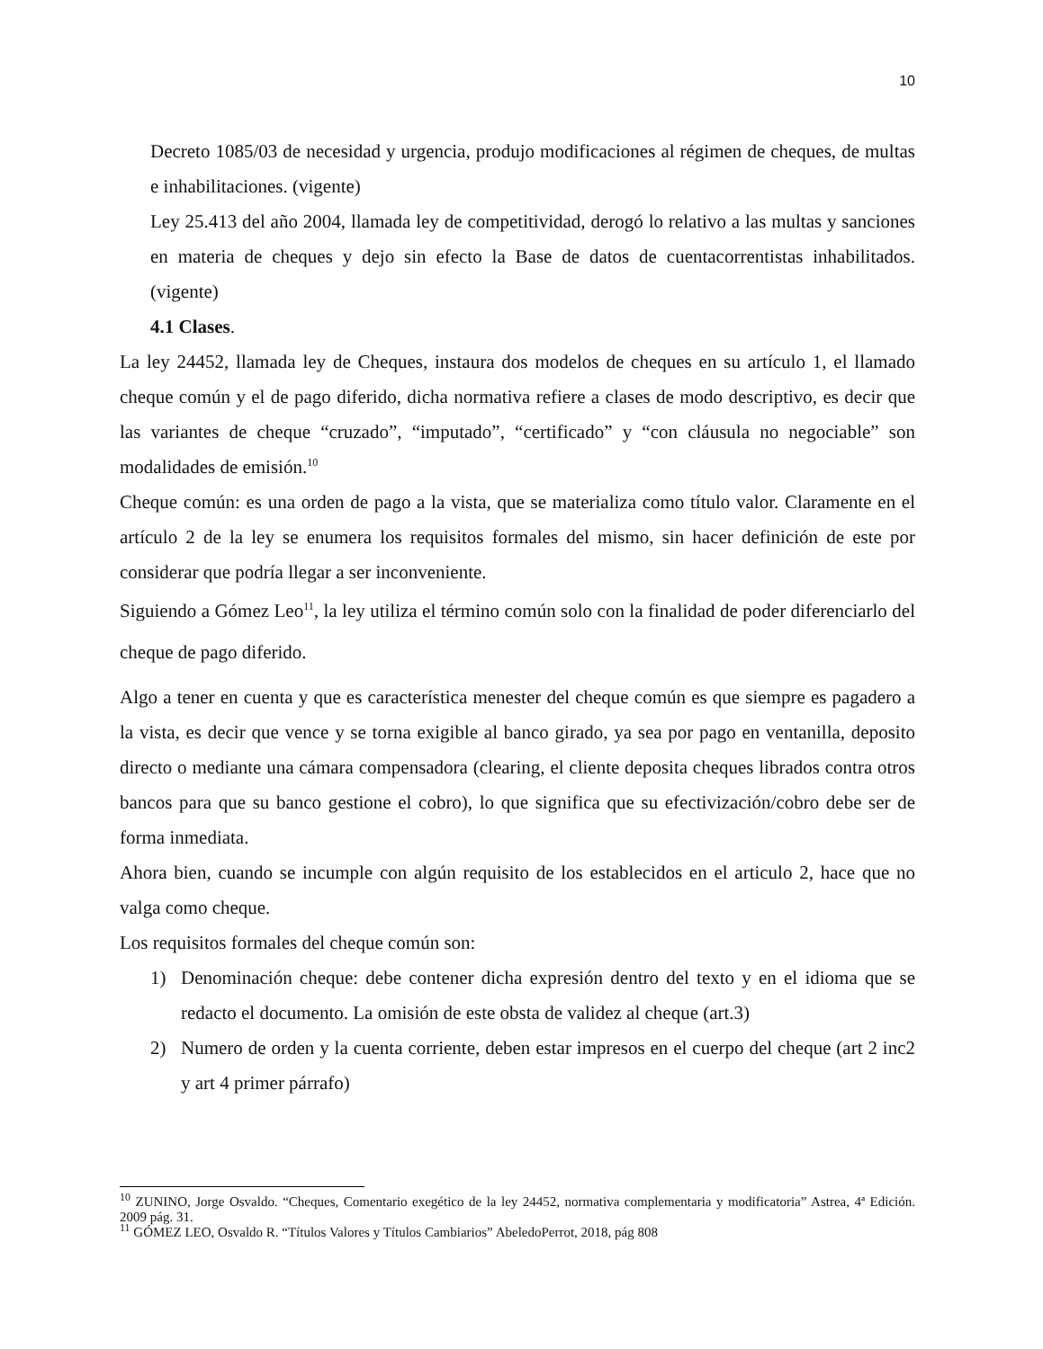10
Decreto 1085/03 de necesidad y urgencia, produjo modificaciones al régimen de cheques, de multas e inhabilitaciones. (vigente)
Ley 25.413 del año 2004, llamada ley de competitividad, derogó lo relativo a las multas y sanciones en materia de cheques y dejo sin efecto la Base de datos de cuentacorrentistas inhabilitados. (vigente)
4.1 Clases.
La ley 24452, llamada ley de Cheques, instaura dos modelos de cheques en su artículo 1, el llamado cheque común y el de pago diferido, dicha normativa refiere a clases de modo descriptivo, es decir que las variantes de cheque “cruzado”, “imputado”, “certificado” y “con cláusula no negociable” son modalidades de emisión.<sup>10</sup>
Cheque común: es una orden de pago a la vista, que se materializa como título valor. Claramente en el artículo 2 de la ley se enumera los requisitos formales del mismo, sin hacer definición de este por considerar que podría llegar a ser inconveniente.
Siguiendo a Gómez Leo<sup>11</sup>, la ley utiliza el término común solo con la finalidad de poder diferenciarlo del cheque de pago diferido.
Algo a tener en cuenta y que es característica menester del cheque común es que siempre es pagadero a la vista, es decir que vence y se torna exigible al banco girado, ya sea por pago en ventanilla, deposito directo o mediante una cámara compensadora (clearing, el cliente deposita cheques librados contra otros bancos para que su banco gestione el cobro), lo que significa que su efectivización/cobro debe ser de forma inmediata.
Ahora bien, cuando se incumple con algún requisito de los establecidos en el articulo 2, hace que no valga como cheque.
Los requisitos formales del cheque común son:
1) Denominación cheque: debe contener dicha expresión dentro del texto y en el idioma que se redacto el documento. La omisión de este obsta de validez al cheque (art.3)
2) Numero de orden y la cuenta corriente, deben estar impresos en el cuerpo del cheque (art 2 inc2 y art 4 primer párrafo)
<sup>10</sup> ZUNINO, Jorge Osvaldo. “Cheques, Comentario exegético de la ley 24452, normativa complementaria y modificatoria” Astrea, 4ª Edición. 2009 pág. 31.
<sup>11</sup> GÓMEZ LEO, Osvaldo R. “Títulos Valores y Títulos Cambiarios” AbeledoPerrot, 2018, pág 808